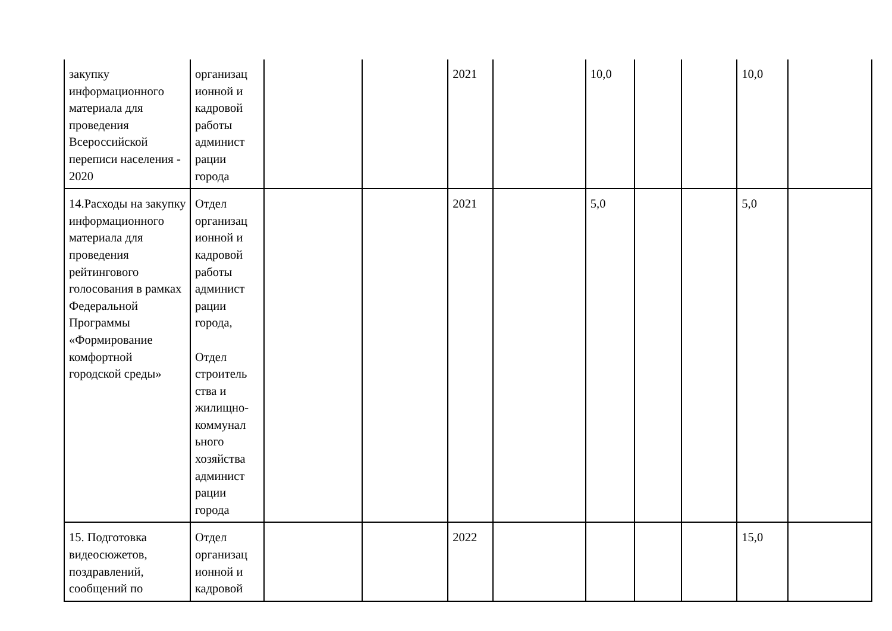| закупку информационного материала для проведения Всероссийской переписи населения - 2020 | организац ионной и кадровой работы админист рации города | | | 2021 | | 10,0 | | | 10,0 | |
| 14.Расходы на закупку информационного материала для проведения рейтингового голосования в рамках Федеральной Программы «Формирование комфортной городской среды» | Отдел организац ионной и кадровой работы админист рации города, Отдел строитель ства и жилищно-коммунал ьного хозяйства админист рации города | | | 2021 | | 5,0 | | | 5,0 | |
| 15. Подготовка видеосюжетов, поздравлений, сообщений по | Отдел организац ионной и кадровой | | | 2022 | | | | | 15,0 | |